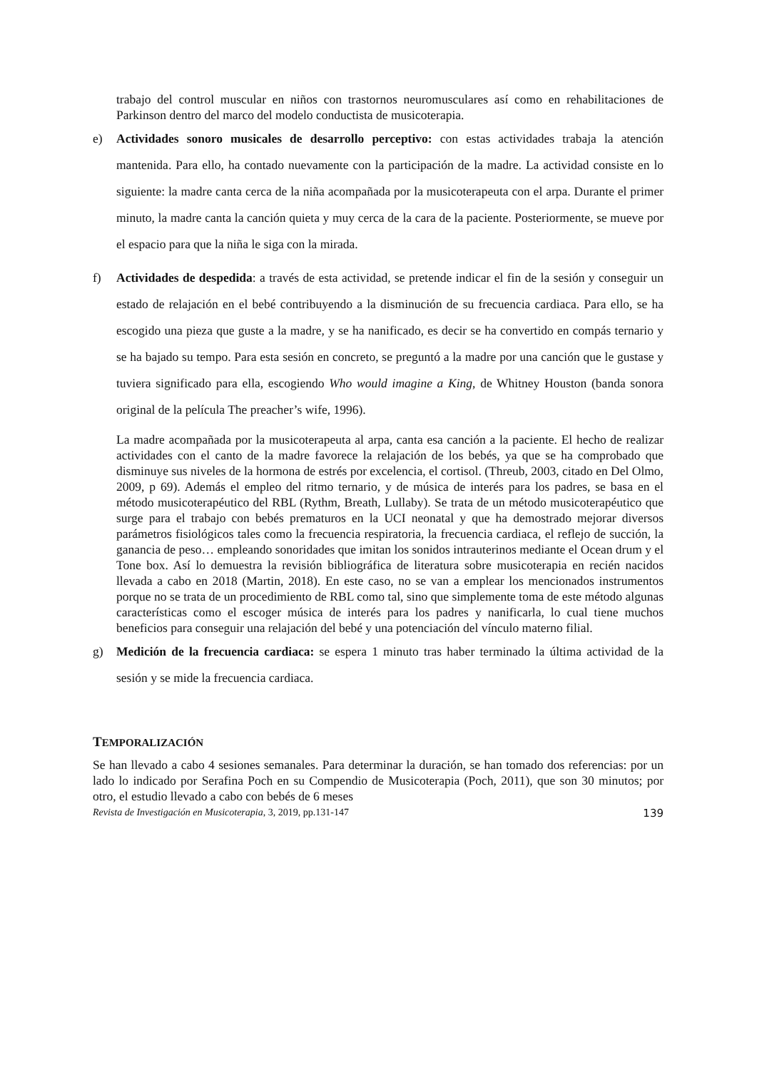trabajo del control muscular en niños con trastornos neuromusculares así como en rehabilitaciones de Parkinson dentro del marco del modelo conductista de musicoterapia.
e) Actividades sonoro musicales de desarrollo perceptivo: con estas actividades trabaja la atención mantenida. Para ello, ha contado nuevamente con la participación de la madre. La actividad consiste en lo siguiente: la madre canta cerca de la niña acompañada por la musicoterapeuta con el arpa. Durante el primer minuto, la madre canta la canción quieta y muy cerca de la cara de la paciente. Posteriormente, se mueve por el espacio para que la niña le siga con la mirada.
f) Actividades de despedida: a través de esta actividad, se pretende indicar el fin de la sesión y conseguir un estado de relajación en el bebé contribuyendo a la disminución de su frecuencia cardiaca. Para ello, se ha escogido una pieza que guste a la madre, y se ha nanificado, es decir se ha convertido en compás ternario y se ha bajado su tempo. Para esta sesión en concreto, se preguntó a la madre por una canción que le gustase y tuviera significado para ella, escogiendo Who would imagine a King, de Whitney Houston (banda sonora original de la película The preacher’s wife, 1996).
La madre acompañada por la musicoterapeuta al arpa, canta esa canción a la paciente. El hecho de realizar actividades con el canto de la madre favorece la relajación de los bebés, ya que se ha comprobado que disminuye sus niveles de la hormona de estrés por excelencia, el cortisol. (Threub, 2003, citado en Del Olmo, 2009, p 69). Además el empleo del ritmo ternario, y de música de interés para los padres, se basa en el método musicoterapéutico del RBL (Rythm, Breath, Lullaby). Se trata de un método musicoterapéutico que surge para el trabajo con bebés prematuros en la UCI neonatal y que ha demostrado mejorar diversos parámetros fisiológicos tales como la frecuencia respiratoria, la frecuencia cardiaca, el reflejo de succión, la ganancia de peso… empleando sonoridades que imitan los sonidos intrauterinos mediante el Ocean drum y el Tone box. Así lo demuestra la revisión bibliográfica de literatura sobre musicoterapia en recién nacidos llevada a cabo en 2018 (Martin, 2018). En este caso, no se van a emplear los mencionados instrumentos porque no se trata de un procedimiento de RBL como tal, sino que simplemente toma de este método algunas características como el escoger música de interés para los padres y nanificarla, lo cual tiene muchos beneficios para conseguir una relajación del bebé y una potenciación del vínculo materno filial.
g) Medición de la frecuencia cardiaca: se espera 1 minuto tras haber terminado la última actividad de la sesión y se mide la frecuencia cardiaca.
TEMPORALIZACIÓN
Se han llevado a cabo 4 sesiones semanales. Para determinar la duración, se han tomado dos referencias: por un lado lo indicado por Serafina Poch en su Compendio de Musicoterapia (Poch, 2011), que son 30 minutos; por otro, el estudio llevado a cabo con bebés de 6 meses
Revista de Investigación en Musicoterapia, 3, 2019, pp.131-147 139